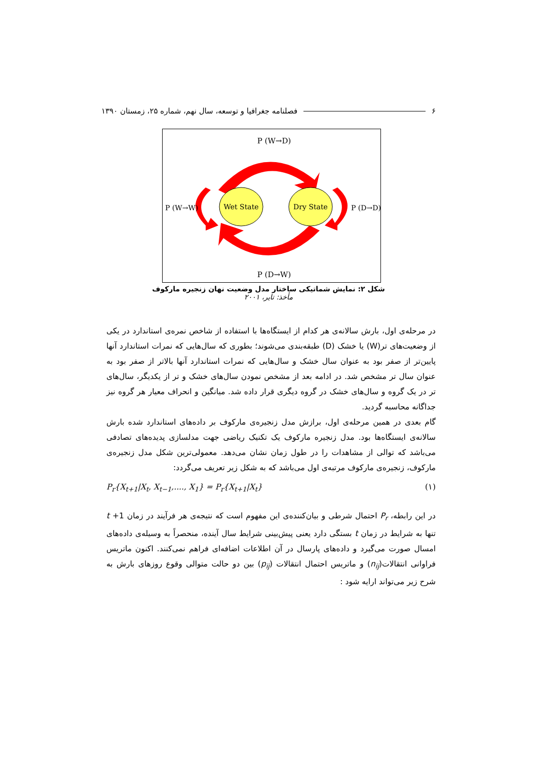۶ فصلنامه جغرافیا و توسعه، سال نهم، شماره ۲۵، زمستان ۱۳۹۰
P (W→D)
Wet State
Dry State
P (W→W)
P (D→D)
P (D→W)
شکل ۲: نمایش شماتیکی ساختار مدل وضعیت نهان زنجیره مارکوف
مأخذ: تایر، ۲۰۰۱
در مرحله‌ی اول، بارش سالانه‌ی هر کدام از ایستگاه‌ها با استفاده از شاخص نمره‌ی استاندارد در یکی از وضعیت‌های تر(W) یا خشک (D) طبقه‌بندی می‌شوند؛ بطوری که سال‌هایی که نمرات استاندارد آنها پایین‌تر از صفر بود به عنوان سال خشک و سال‌هایی که نمرات استاندارد آنها بالاتر از صفر بود به عنوان سال تر مشخص شد. در ادامه بعد از مشخص نمودن سال‌های خشک و تر از یکدیگر، سال‌های تر در یک گروه و سال‌های خشک در گروه دیگری قرار داده شد. میانگین و انحراف معیار هر گروه نیز جداگانه محاسبه گردید.
گام بعدی در همین مرحله‌ی اول، برازش مدل زنجیره‌ی مارکوف بر داده‌های استاندارد شده بارش سالانه‌ی ایستگاه‌ها بود. مدل زنجیره مارکوف یک تکنیک ریاضی جهت مدلسازی پدیده‌های تصادفی می‌باشد که توالی از مشاهدات را در طول زمان نشان می‌دهد. معمولی‌ترین شکل مدل زنجیره‌ی مارکوف، زنجیره‌ی مارکوف مرتبه‌ی اول می‌باشد که به شکل زیر تعریف می‌گردد:
P<sub>r</sub>{X<sub>t+1</sub>|X<sub>t</sub>, X<sub>t−1</sub>,...., X<sub>1</sub>} = P<sub>r</sub>{X<sub>t+1</sub>|X<sub>t</sub>} (۱)
در این رابطه، P<sub>r</sub> احتمال شرطی و بیان‌کننده‌ی این مفهوم است که نتیجه‌ی هر فرآیند در زمان 1+ t تنها به شرایط در زمان t بستگی دارد یعنی پیش‌بینی شرایط سال آینده، منحصراً به وسیله‌ی داده‌های امسال صورت می‌گیرد و داده‌های پارسال در آن اطلاعات اضافه‌ای فراهم نمی‌کنند. اکنون ماتریس فراوانی انتقالات(n<sub>ij</sub>) و ماتریس احتمال انتقالات (p<sub>ij</sub>) بین دو حالت متوالی وقوع روزهای بارش به شرح زیر می‌تواند ارایه شود :